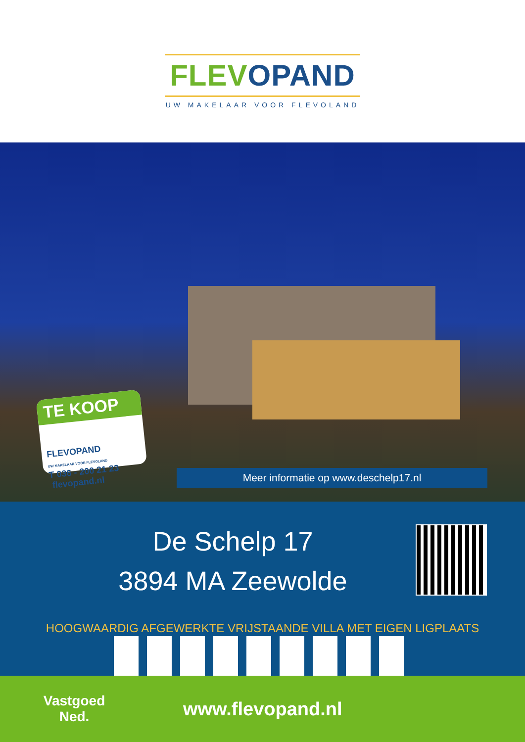FLEVOPAND
UW MAKELAAR VOOR FLEVOLAND
TE KOOP
FLEVOPAND
UW MAKELAAR VOOR FLEVOLAND
T 036 - 200 21 23 flevopand.nl
Meer informatie op www.deschelp17.nl
De Schelp 17
3894 MA Zeewolde
HOOGWAARDIG AFGEWERKTE VRIJSTAANDE VILLA MET EIGEN LIGPLAATS
Vastgoed
Ned.
www.flevopand.nl